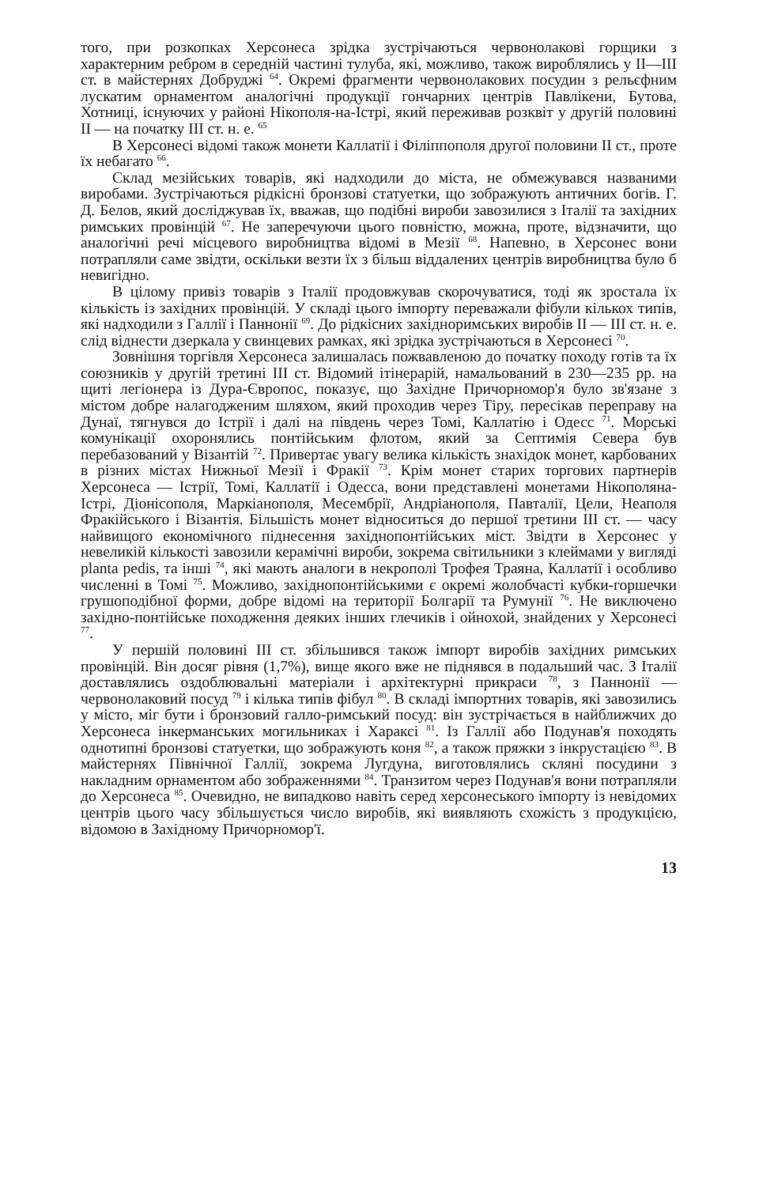того, при розкопках Херсонеса зрідка зустрічаються червонолакові горщики з характерним ребром в середній частині тулуба, які, можливо, також вироблялись у II—III ст. в майстернях Добруджі <sup>64</sup>. Окремі фрагменти червонолакових посудин з рельєфним лускатим орнаментом аналогічні продукції гончарних центрів Павлікени, Бутова, Хотниці, існуючих у районі Нікополя-на-Істрі, який переживав розквіт у другій половині II — на початку III ст. н. е. <sup>65</sup>
В Херсонесі відомі також монети Каллатії і Філіппополя другої половини II ст., проте їх небагато <sup>66</sup>.
Склад мезійських товарів, які надходили до міста, не обмежувався названими виробами. Зустрічаються рідкісні бронзові статуетки, що зображують античних богів. Г. Д. Белов, який досліджував їх, вважав, що подібні вироби завозилися з Італії та західних римських провінцій <sup>67</sup>. Не заперечуючи цього повністю, можна, проте, відзначити, що аналогічні речі місцевого виробництва відомі в Мезії <sup>68</sup>. Напевно, в Херсонес вони потрапляли саме звідти, оскільки везти їх з більш віддалених центрів виробництва було б невигідно.
В цілому привіз товарів з Італії продовжував скорочуватися, тоді як зростала їх кількість із західних провінцій. У складі цього імпорту переважали фібули кількох типів, які надходили з Галлії і Паннонії <sup>69</sup>. До рідкісних західноримських виробів II — III ст. н. е. слід віднести дзеркала у свинцевих рамках, які зрідка зустрічаються в Херсонесі <sup>70</sup>.
Зовнішня торгівля Херсонеса залишалась пожвавленою до початку походу готів та їх союзників у другій третині III ст. Відомий ітінерарій, намальований в 230—235 рр. на щиті легіонера із Дура-Європос, показує, що Західне Причорномор'я було зв'язане з містом добре налагодженим шляхом, який проходив через Тіру, пересікав переправу на Дунаї, тягнувся до Істрії і далі на південь через Томі, Каллатію і Одесс <sup>71</sup>. Морські комунікації охоронялись понтійським флотом, який за Септимія Севера був перебазований у Візантій <sup>72</sup>. Привертає увагу велика кількість знахідок монет, карбованих в різних містах Нижньої Мезії і Фракії <sup>73</sup>. Крім монет старих торгових партнерів Херсонеса — Істрії, Томі, Каллатії і Одесса, вони представлені монетами Нікополяна-Істрі, Діонісополя, Маркіанополя, Месембрії, Андріанополя, Павталії, Цели, Неаполя Фракійського і Візантія. Більшість монет відноситься до першої третини III ст. — часу найвищого економічного піднесення західнопонтійських міст. Звідти в Херсонес у невеликій кількості завозили керамічні вироби, зокрема світильники з клеймами у вигляді planta pedis, та інші <sup>74</sup>, які мають аналоги в некрополі Трофея Траяна, Каллатії і особливо численні в Томі <sup>75</sup>. Можливо, західнопонтійськими є окремі жолобчасті кубки-горшечки грушоподібної форми, добре відомі на території Болгарії та Румунії <sup>76</sup>. Не виключено західно-понтійське походження деяких інших глечиків і ойнохой, знайдених у Херсонесі <sup>77</sup>.
У першій половині III ст. збільшився також імпорт виробів західних римських провінцій. Він досяг рівня (1,7%), вище якого вже не піднявся в подальший час. З Італії доставлялись оздоблювальні матеріали і архітектурні прикраси <sup>78</sup>, з Паннонії — червонолаковий посуд <sup>79</sup> і кілька типів фібул <sup>80</sup>. В складі імпортних товарів, які завозились у місто, міг бути і бронзовий галло-римський посуд: він зустрічається в найближчих до Херсонеса інкерманських могильниках і Хараксі <sup>81</sup>. Із Галлії або Подунав'я походять однотипні бронзові статуетки, що зображують коня <sup>82</sup>, а також пряжки з інкрустацією <sup>83</sup>. В майстернях Північної Галлії, зокрема Лугдуна, виготовлялись скляні посудини з накладним орнаментом або зображеннями <sup>84</sup>. Транзитом через Подунав'я вони потрапляли до Херсонеса <sup>85</sup>. Очевидно, не випадково навіть серед херсонеського імпорту із невідомих центрів цього часу збільшується число виробів, які виявляють схожість з продукцією, відомою в Західному Причорномор'ї.
13